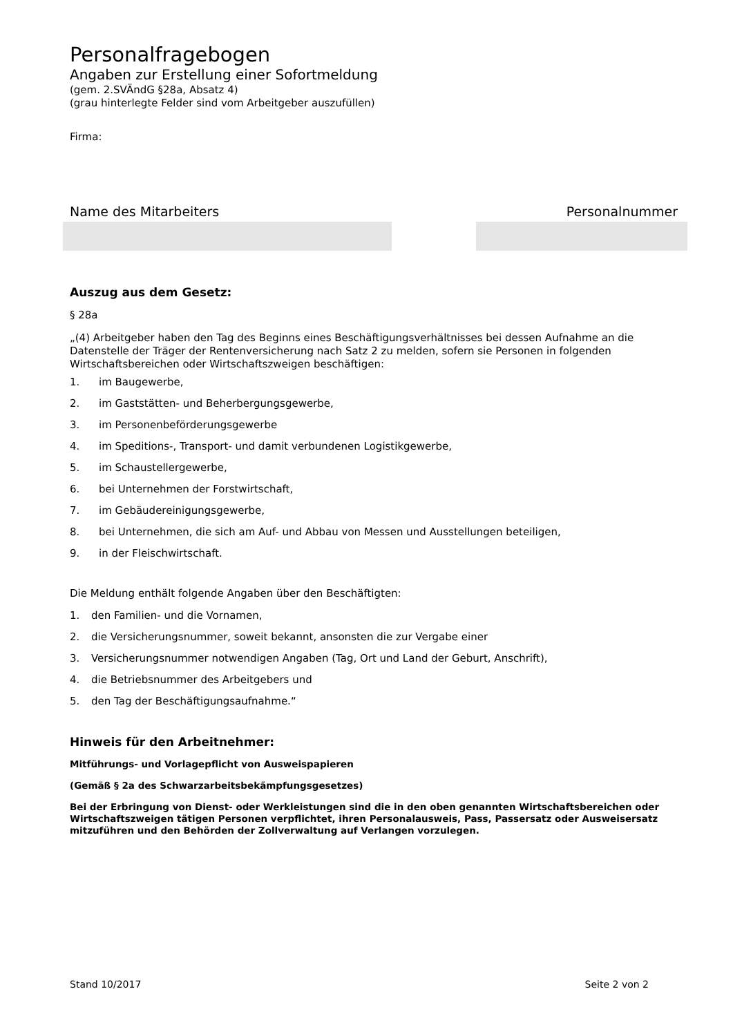Personalfragebogen
Angaben zur Erstellung einer Sofortmeldung
(gem. 2.SVÄndG §28a, Absatz 4)
(grau hinterlegte Felder sind vom Arbeitgeber auszufüllen)
Firma:
Name des Mitarbeiters Personalnummer
Auszug aus dem Gesetz:
§ 28a
„(4) Arbeitgeber haben den Tag des Beginns eines Beschäftigungsverhältnisses bei dessen Aufnahme an die Datenstelle der Träger der Rentenversicherung nach Satz 2 zu melden, sofern sie Personen in folgenden Wirtschaftsbereichen oder Wirtschaftszweigen beschäftigen:
1. im Baugewerbe,
2. im Gaststätten- und Beherbergungsgewerbe,
3. im Personenbeförderungsgewerbe
4. im Speditions-, Transport- und damit verbundenen Logistikgewerbe,
5. im Schaustellergewerbe,
6. bei Unternehmen der Forstwirtschaft,
7. im Gebäudereinigungsgewerbe,
8. bei Unternehmen, die sich am Auf- und Abbau von Messen und Ausstellungen beteiligen,
9. in der Fleischwirtschaft.
Die Meldung enthält folgende Angaben über den Beschäftigten:
1. den Familien- und die Vornamen,
2. die Versicherungsnummer, soweit bekannt, ansonsten die zur Vergabe einer
3. Versicherungsnummer notwendigen Angaben (Tag, Ort und Land der Geburt, Anschrift),
4. die Betriebsnummer des Arbeitgebers und
5. den Tag der Beschäftigungsaufnahme.“
Hinweis für den Arbeitnehmer:
Mitführungs- und Vorlagepflicht von Ausweispapieren
(Gemäß § 2a des Schwarzarbeitsbekämpfungsgesetzes)
Bei der Erbringung von Dienst- oder Werkleistungen sind die in den oben genannten Wirtschaftsbereichen oder Wirtschaftszweigen tätigen Personen verpflichtet, ihren Personalausweis, Pass, Passersatz oder Ausweisersatz mitzuführen und den Behörden der Zollverwaltung auf Verlangen vorzulegen.
Stand 10/2017 Seite 2 von 2